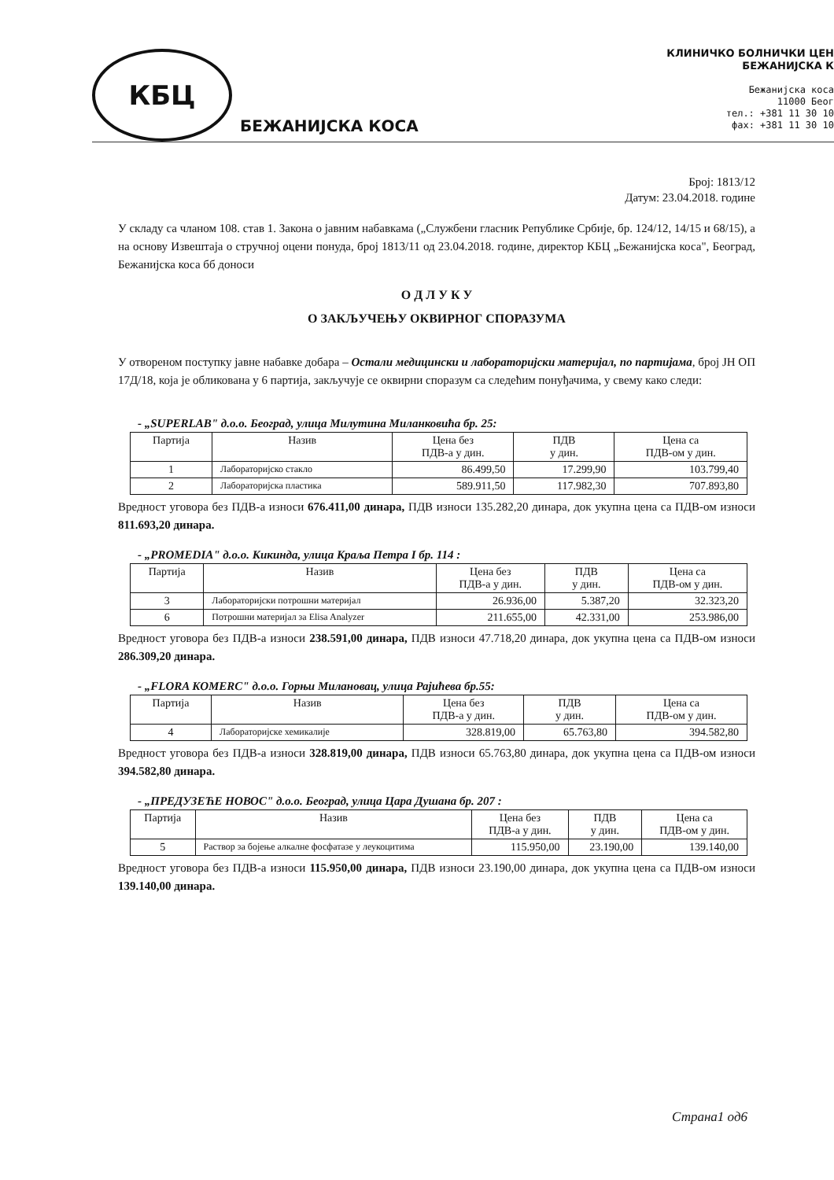КБЦ
БЕЖАНИЈСКА КОСА
КЛИНИЧКО БОЛНИЧКИ ЦЕН
БЕЖАНИЈСКА К
Бежанијска коса
11000 Беог
тел.: +381 11 30 10
фах: +381 11 30 10
Број: 1813/12
Датум: 23.04.2018. године
У складу са чланом 108. став 1. Закона о јавним набавкама („Службени гласник Републике Србије, бр. 124/12, 14/15 и 68/15), а на основу Извештаја о стручној оцени понуда, број 1813/11 од 23.04.2018. године, директор КБЦ „Бежанијска коса", Београд, Бежанијска коса бб доноси
О Д Л У К У
О ЗАКЉУЧЕЊУ ОКВИРНОГ СПОРАЗУМА
У отвореном поступку јавне набавке добара – Остали медицински и лабораторијски материјал, по партијама, број ЈН ОП 17Д/18, која је обликована у 6 партија, закључује се оквирни споразум са следећим понуђачима, у свему како следи:
- „SUPERLAB" д.о.о. Београд, улица Милутина Миланковића бр. 25:
| Партија | Назив | Цена без ПДВ-а у дин. | ПДВ у дин. | Цена са ПДВ-ом у дин. |
| --- | --- | --- | --- | --- |
| 1 | Лабораторијско стакло | 86.499,50 | 17.299,90 | 103.799,40 |
| 2 | Лабораторијска пластика | 589.911,50 | 117.982,30 | 707.893,80 |
Вредност уговора без ПДВ-а износи 676.411,00 динара, ПДВ износи 135.282,20 динара, док укупна цена са ПДВ-ом износи 811.693,20 динара.
- „PROMEDIA" д.о.о. Кикинда, улица Краља Петра I бр. 114 :
| Партија | Назив | Цена без ПДВ-а у дин. | ПДВ у дин. | Цена са ПДВ-ом у дин. |
| --- | --- | --- | --- | --- |
| 3 | Лабораторијски потрошни материјал | 26.936,00 | 5.387,20 | 32.323,20 |
| 6 | Потрошни материјал за Elisa Analyzer | 211.655,00 | 42.331,00 | 253.986,00 |
Вредност уговора без ПДВ-а износи 238.591,00 динара, ПДВ износи 47.718,20 динара, док укупна цена са ПДВ-ом износи 286.309,20 динара.
- „FLORA KOMERC" д.о.о. Горњи Милановац, улица Рајићева бр.55:
| Партија | Назив | Цена без ПДВ-а у дин. | ПДВ у дин. | Цена са ПДВ-ом у дин. |
| --- | --- | --- | --- | --- |
| 4 | Лабораторијске хемикалије | 328.819,00 | 65.763,80 | 394.582,80 |
Вредност уговора без ПДВ-а износи 328.819,00 динара, ПДВ износи 65.763,80 динара, док укупна цена са ПДВ-ом износи 394.582,80 динара.
- „ПРЕДУЗЕЋЕ НОВОС" д.о.о. Београд, улица Цара Душана бр. 207 :
| Партија | Назив | Цена без ПДВ-а у дин. | ПДВ у дин. | Цена са ПДВ-ом у дин. |
| --- | --- | --- | --- | --- |
| 5 | Раствор за бојење алкалне фосфатазе у леукоцитима | 115.950,00 | 23.190,00 | 139.140,00 |
Вредност уговора без ПДВ-а износи 115.950,00 динара, ПДВ износи 23.190,00 динара, док укупна цена са ПДВ-ом износи 139.140,00 динара.
Страна1 од6